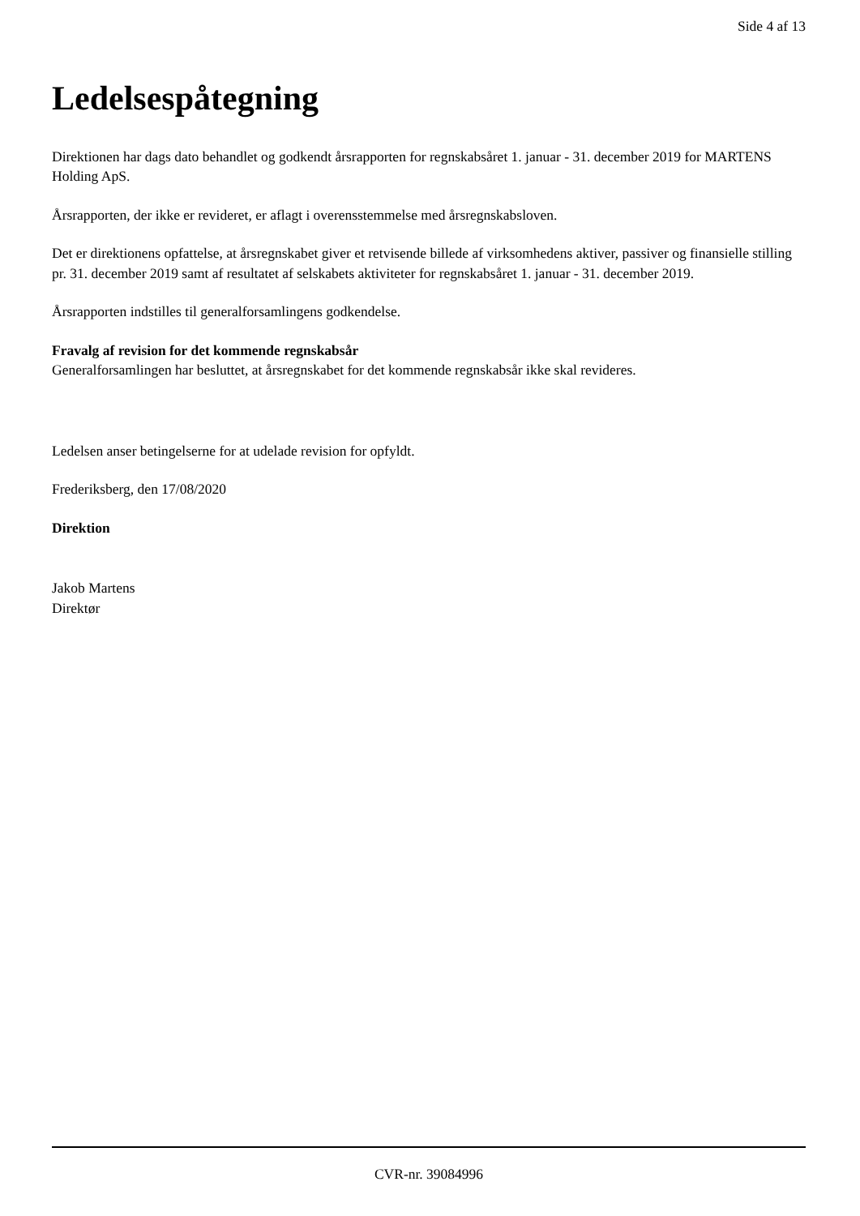Side 4 af 13
Ledelsespåtegning
Direktionen har dags dato behandlet og godkendt årsrapporten for regnskabsåret 1. januar - 31. december 2019 for MARTENS Holding ApS.
Årsrapporten, der ikke er revideret, er aflagt i overensstemmelse med årsregnskabsloven.
Det er direktionens opfattelse, at årsregnskabet giver et retvisende billede af virksomhedens aktiver, passiver og finansielle stilling pr. 31. december 2019 samt af resultatet af selskabets aktiviteter for regnskabsåret 1. januar - 31. december 2019.
Årsrapporten indstilles til generalforsamlingens godkendelse.
Fravalg af revision for det kommende regnskabsår
Generalforsamlingen har besluttet, at årsregnskabet for det kommende regnskabsår ikke skal revideres.
Ledelsen anser betingelserne for at udelade revision for opfyldt.
Frederiksberg, den 17/08/2020
Direktion
Jakob Martens
Direktør
CVR-nr. 39084996